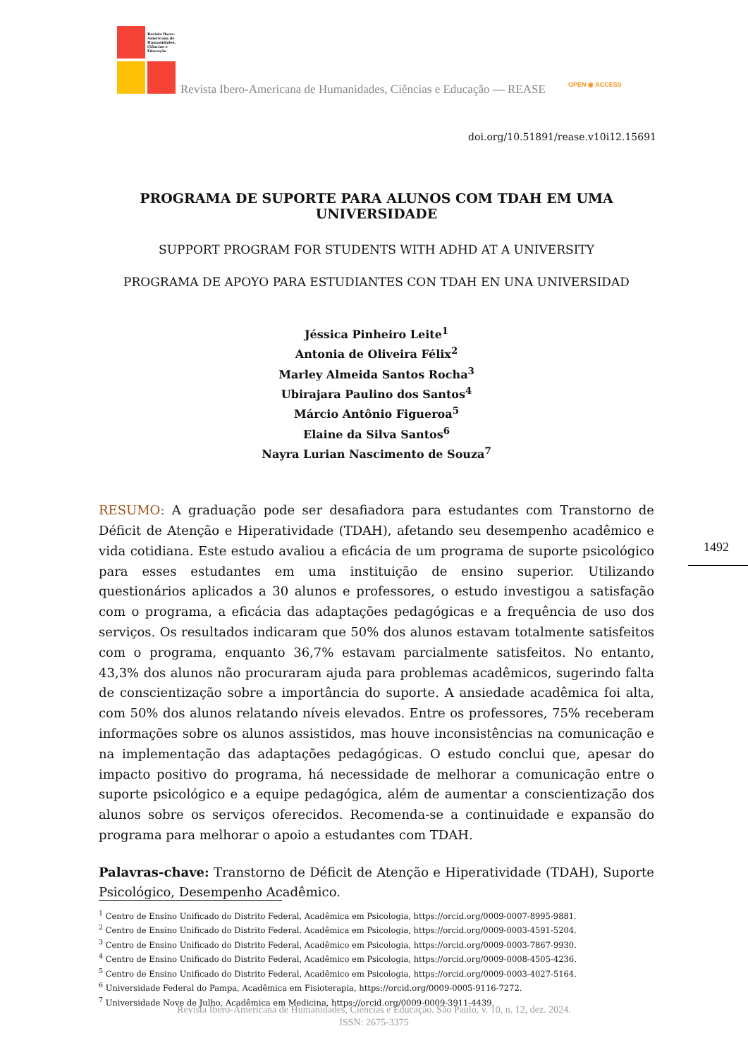Revista Ibero-
Americana de
Humanidades,
Ciências e
Educação
Revista Ibero-Americana de Humanidades, Ciências e Educação — REASE OPEN ◉ ACCESS
doi.org/10.51891/rease.v10i12.15691
PROGRAMA DE SUPORTE PARA ALUNOS COM TDAH EM UMA UNIVERSIDADE
SUPPORT PROGRAM FOR STUDENTS WITH ADHD AT A UNIVERSITY
PROGRAMA DE APOYO PARA ESTUDIANTES CON TDAH EN UNA UNIVERSIDAD
Jéssica Pinheiro Leite<sup>1</sup>
Antonia de Oliveira Félix<sup>2</sup>
Marley Almeida Santos Rocha<sup>3</sup>
Ubirajara Paulino dos Santos<sup>4</sup>
Márcio Antônio Figueroa<sup>5</sup>
Elaine da Silva Santos<sup>6</sup>
Nayra Lurian Nascimento de Souza<sup>7</sup>
RESUMO: A graduação pode ser desafiadora para estudantes com Transtorno de Déficit de Atenção e Hiperatividade (TDAH), afetando seu desempenho acadêmico e vida cotidiana. Este estudo avaliou a eficácia de um programa de suporte psicológico para esses estudantes em uma instituição de ensino superior. Utilizando questionários aplicados a 30 alunos e professores, o estudo investigou a satisfação com o programa, a eficácia das adaptações pedagógicas e a frequência de uso dos serviços. Os resultados indicaram que 50% dos alunos estavam totalmente satisfeitos com o programa, enquanto 36,7% estavam parcialmente satisfeitos. No entanto, 43,3% dos alunos não procuraram ajuda para problemas acadêmicos, sugerindo falta de conscientização sobre a importância do suporte. A ansiedade acadêmica foi alta, com 50% dos alunos relatando níveis elevados. Entre os professores, 75% receberam informações sobre os alunos assistidos, mas houve inconsistências na comunicação e na implementação das adaptações pedagógicas. O estudo conclui que, apesar do impacto positivo do programa, há necessidade de melhorar a comunicação entre o suporte psicológico e a equipe pedagógica, além de aumentar a conscientização dos alunos sobre os serviços oferecidos. Recomenda-se a continuidade e expansão do programa para melhorar o apoio a estudantes com TDAH.
Palavras-chave: Transtorno de Déficit de Atenção e Hiperatividade (TDAH), Suporte Psicológico, Desempenho Acadêmico.
1492
<sup>1</sup> Centro de Ensino Unificado do Distrito Federal, Acadêmica em Psicologia, https://orcid.org/0009-0007-8995-9881.
<sup>2</sup> Centro de Ensino Unificado do Distrito Federal. Acadêmica em Psicologia, https://orcid.org/0009-0003-4591-5204.
<sup>3</sup> Centro de Ensino Unificado do Distrito Federal, Acadêmico em Psicologia, https://orcid.org/0009-0003-7867-9930.
<sup>4</sup> Centro de Ensino Unificado do Distrito Federal, Acadêmico em Psicologia, https://orcid.org/0009-0008-4505-4236.
<sup>5</sup> Centro de Ensino Unificado do Distrito Federal, Acadêmico em Psicologia, https://orcid.org/0009-0003-4027-5164.
<sup>6</sup> Universidade Federal do Pampa, Acadêmica em Fisioterapia, https://orcid.org/0009-0005-9116-7272.
<sup>7</sup> Universidade Nove de Julho, Acadêmica em Medicina, https://orcid.org/0009-0009-3911-4439.
Revista Ibero-Americana de Humanidades, Ciências e Educação. São Paulo, v. 10, n. 12, dez. 2024.
ISSN: 2675-3375